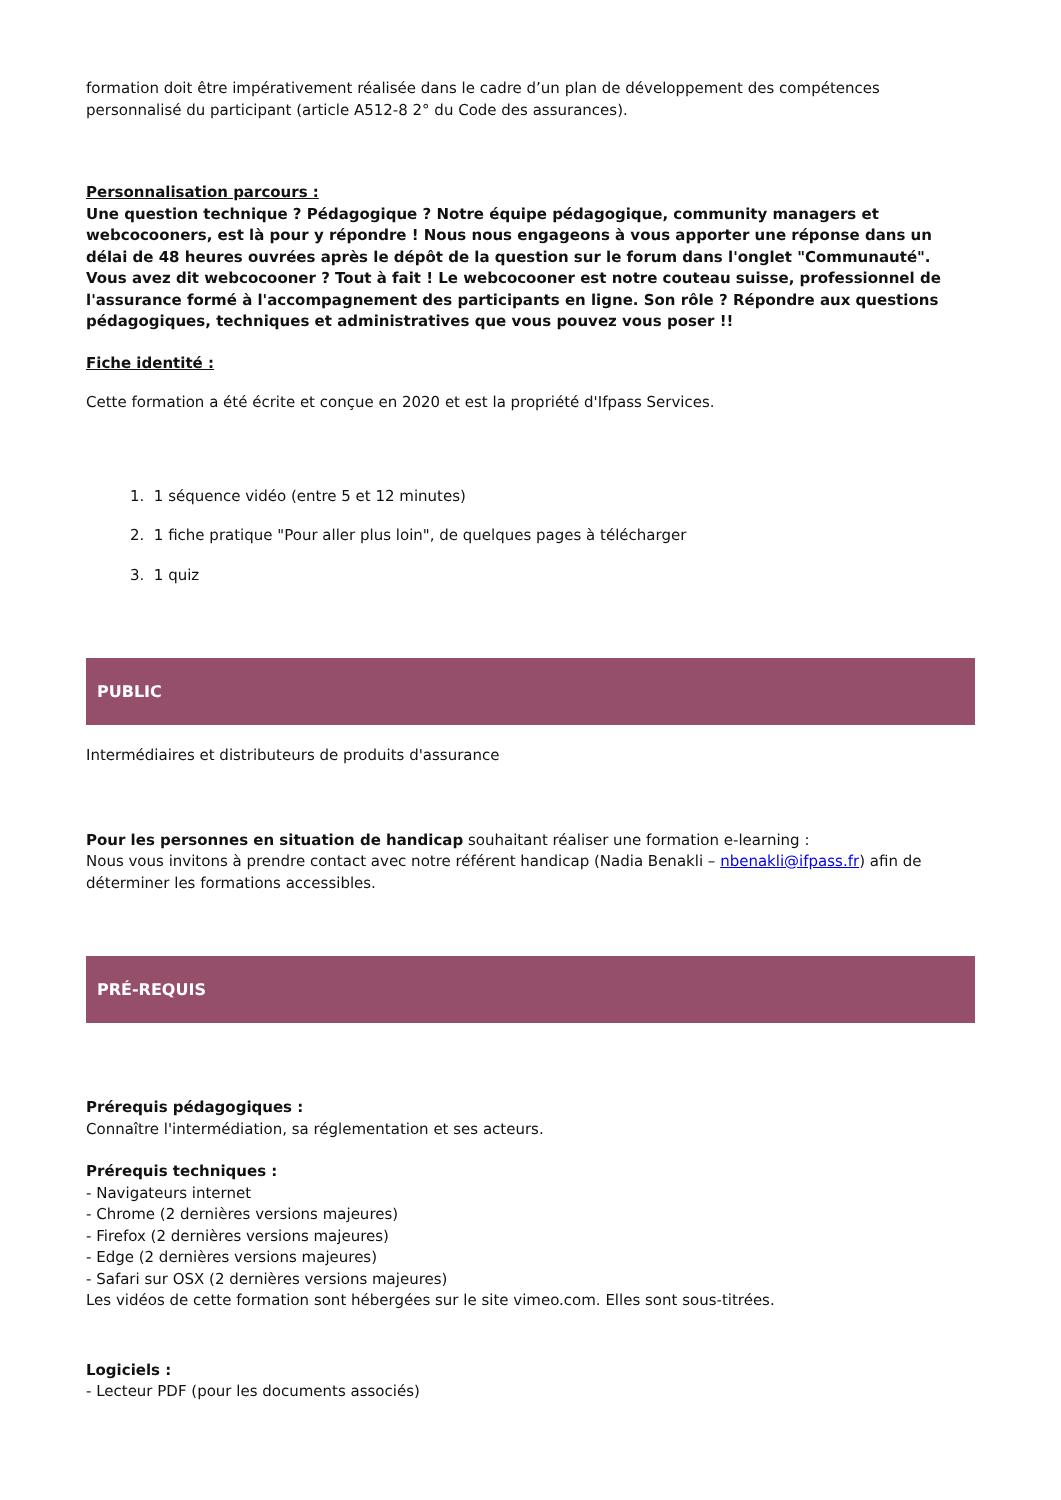formation doit être impérativement réalisée dans le cadre d’un plan de développement des compétences personnalisé du participant (article A512-8 2° du Code des assurances).
Personnalisation parcours :
Une question technique ? Pédagogique ? Notre équipe pédagogique, community managers et webcocooners, est là pour y répondre ! Nous nous engageons à vous apporter une réponse dans un délai de 48 heures ouvrées après le dépôt de la question sur le forum dans l'onglet "Communauté".
Vous avez dit webcocooner ? Tout à fait ! Le webcocooner est notre couteau suisse, professionnel de l'assurance formé à l'accompagnement des participants en ligne. Son rôle ? Répondre aux questions pédagogiques, techniques et administratives que vous pouvez vous poser !!
Fiche identité :
Cette formation a été écrite et conçue en 2020 et est la propriété d'Ifpass Services.
1. 1 séquence vidéo (entre 5 et 12 minutes)
2. 1 fiche pratique "Pour aller plus loin", de quelques pages à télécharger
3. 1 quiz
PUBLIC
Intermédiaires et distributeurs de produits d'assurance
Pour les personnes en situation de handicap souhaitant réaliser une formation e-learning :
Nous vous invitons à prendre contact avec notre référent handicap (Nadia Benakli – nbenakli@ifpass.fr) afin de déterminer les formations accessibles.
PRÉ-REQUIS
Prérequis pédagogiques :
Connaître l'intermédiation, sa réglementation et ses acteurs.
Prérequis techniques :
- Navigateurs internet
- Chrome (2 dernières versions majeures)
- Firefox (2 dernières versions majeures)
- Edge (2 dernières versions majeures)
- Safari sur OSX (2 dernières versions majeures)
Les vidéos de cette formation sont hébergées sur le site vimeo.com. Elles sont sous-titrées.
Logiciels :
- Lecteur PDF (pour les documents associés)